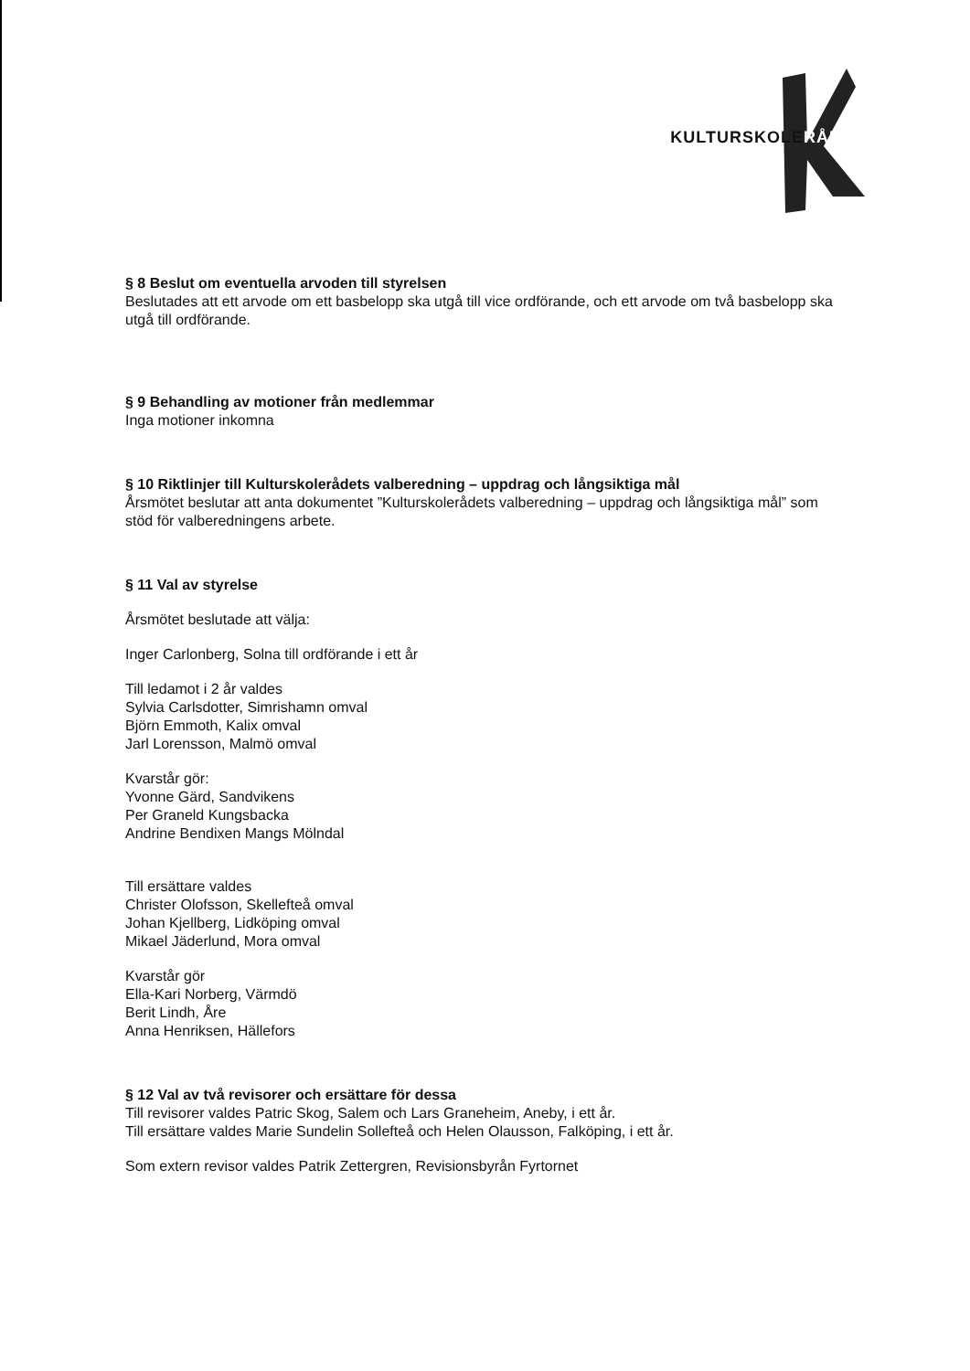KULTURSKOLERÅDET
§ 8 Beslut om eventuella arvoden till styrelsen
Beslutades att ett arvode om ett basbelopp ska utgå till vice ordförande, och ett arvode om två basbelopp ska utgå till ordförande.
§ 9 Behandling av motioner från medlemmar
Inga motioner inkomna
§ 10 Riktlinjer till Kulturskolerådets valberedning – uppdrag och långsiktiga mål
Årsmötet beslutar att anta dokumentet ”Kulturskolerådets valberedning – uppdrag och långsiktiga mål” som stöd för valberedningens arbete.
§ 11 Val av styrelse
Årsmötet beslutade att välja:
Inger Carlonberg, Solna till ordförande i ett år
Till ledamot i 2 år valdes
Sylvia Carlsdotter, Simrishamn omval
Björn Emmoth, Kalix omval
Jarl Lorensson, Malmö omval
Kvarstår gör:
Yvonne Gärd, Sandvikens
Per Graneld Kungsbacka
Andrine Bendixen Mangs Mölndal
Till ersättare valdes
Christer Olofsson, Skellefteå omval
Johan Kjellberg, Lidköping omval
Mikael Jäderlund, Mora omval
Kvarstår gör
Ella-Kari Norberg, Värmdö
Berit Lindh, Åre
Anna Henriksen, Hällefors
§ 12 Val av två revisorer och ersättare för dessa
Till revisorer valdes Patric Skog, Salem och Lars Graneheim, Aneby, i ett år.
Till ersättare valdes Marie Sundelin Sollefteå och Helen Olausson, Falköping, i ett år.
Som extern revisor valdes Patrik Zettergren, Revisionsbyrån Fyrtornet